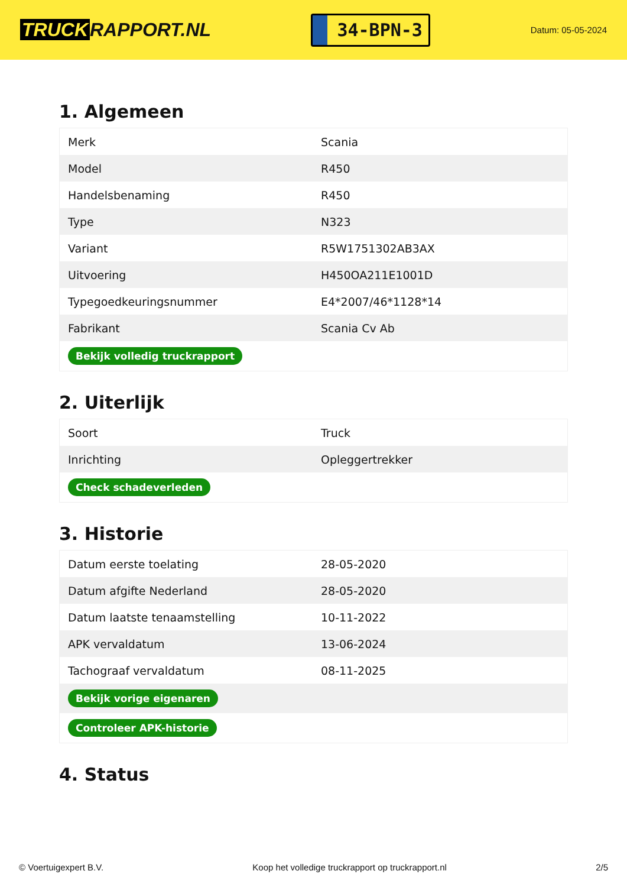TRUCK RAPPORT.NL
34-BPN-3
Datum: 05-05-2024
1. Algemeen
| Merk | Scania |
| Model | R450 |
| Handelsbenaming | R450 |
| Type | N323 |
| Variant | R5W1751302AB3AX |
| Uitvoering | H450OA211E1001D |
| Typegoedkeuringsnummer | E4*2007/46*1128*14 |
| Fabrikant | Scania Cv Ab |
| Bekijk volledig truckrapport | |
2. Uiterlijk
| Soort | Truck |
| Inrichting | Opleggertrekker |
| Check schadeverleden | |
3. Historie
| Datum eerste toelating | 28-05-2020 |
| Datum afgifte Nederland | 28-05-2020 |
| Datum laatste tenaamstelling | 10-11-2022 |
| APK vervaldatum | 13-06-2024 |
| Tachograaf vervaldatum | 08-11-2025 |
| Bekijk vorige eigenaren | |
| Controleer APK-historie | |
4. Status
© Voertuigexpert B.V. Koop het volledige truckrapport op truckrapport.nl 2/5